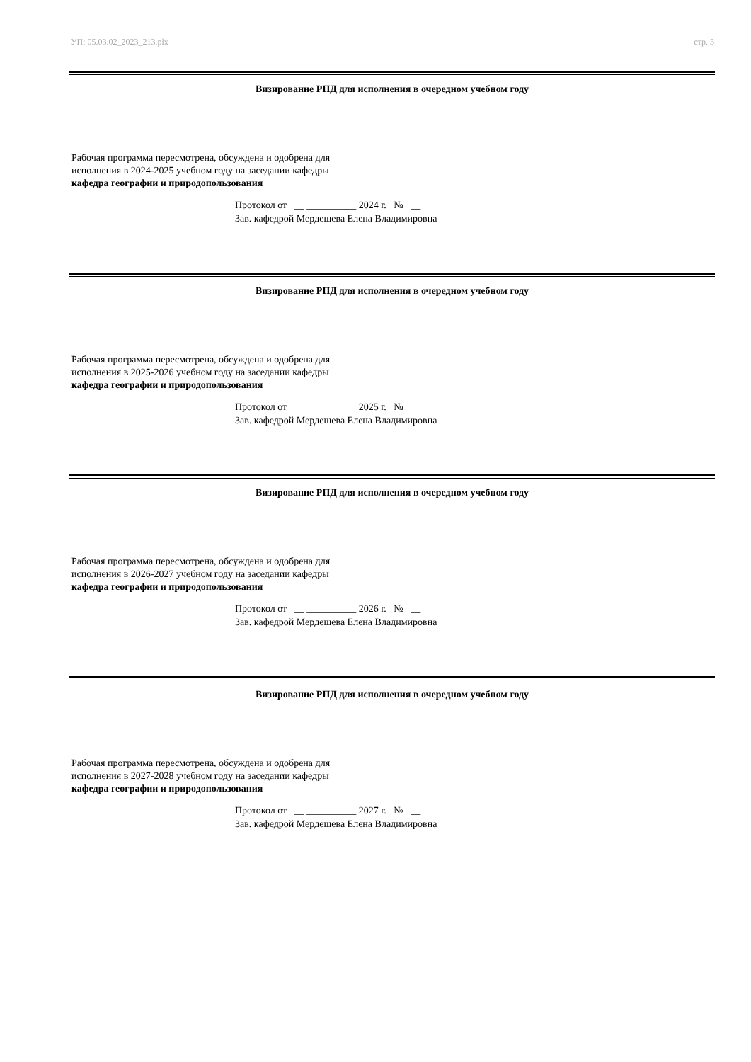УП: 05.03.02_2023_213.plx стр. 3
Визирование РПД для исполнения в очередном учебном году
Рабочая программа пересмотрена, обсуждена и одобрена для
исполнения в 2024-2025 учебном году на заседании кафедры
кафедра географии и природопользования
Протокол от __ __________ 2024 г. № __
Зав. кафедрой Мердешева Елена Владимировна
Визирование РПД для исполнения в очередном учебном году
Рабочая программа пересмотрена, обсуждена и одобрена для
исполнения в 2025-2026 учебном году на заседании кафедры
кафедра географии и природопользования
Протокол от __ __________ 2025 г. № __
Зав. кафедрой Мердешева Елена Владимировна
Визирование РПД для исполнения в очередном учебном году
Рабочая программа пересмотрена, обсуждена и одобрена для
исполнения в 2026-2027 учебном году на заседании кафедры
кафедра географии и природопользования
Протокол от __ __________ 2026 г. № __
Зав. кафедрой Мердешева Елена Владимировна
Визирование РПД для исполнения в очередном учебном году
Рабочая программа пересмотрена, обсуждена и одобрена для
исполнения в 2027-2028 учебном году на заседании кафедры
кафедра географии и природопользования
Протокол от __ __________ 2027 г. № __
Зав. кафедрой Мердешева Елена Владимировна